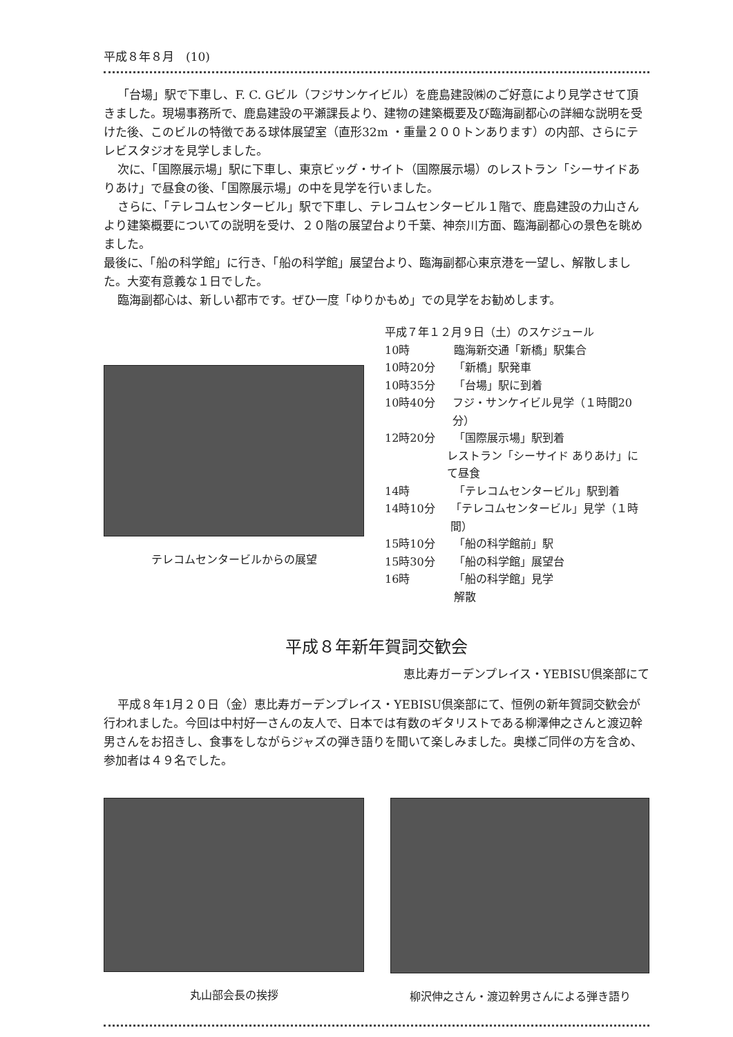平成８年８月　(10)
「台場」駅で下車し、F. C. Gビル（フジサンケイビル）を鹿島建設㈱のご好意により見学させて頂きました。現場事務所で、鹿島建設の平瀬課長より、建物の建築概要及び臨海副都心の詳細な説明を受けた後、このビルの特徴である球体展望室（直形32m ・重量２００トンあります）の内部、さらにテレビスタジオを見学しました。
次に、「国際展示場」駅に下車し、東京ビッグ・サイト（国際展示場）のレストラン「シーサイドありあけ」で昼食の後、「国際展示場」の中を見学を行いました。
さらに、「テレコムセンタービル」駅で下車し、テレコムセンタービル１階で、鹿島建設の力山さんより建築概要についての説明を受け、２０階の展望台より千葉、神奈川方面、臨海副都心の景色を眺めました。
最後に、「船の科学館」に行き、「船の科学館」展望台より、臨海副都心東京港を一望し、解散しました。大変有意義な１日でした。
臨海副都心は、新しい都市です。ぜひ一度「ゆりかもめ」での見学をお勧めします。
テレコムセンタービルからの展望
平成７年１２月９日（土）のスケジュール
10時 臨海新交通「新橋」駅集合
10時20分 「新橋」駅発車
10時35分 「台場」駅に到着
10時40分 フジ・サンケイビル見学（１時間20分）
12時20分 「国際展示場」駅到着
レストラン「シーサイド ありあけ」にて昼食
14時 「テレコムセンタービル」駅到着
14時10分 「テレコムセンタービル」見学（１時間）
15時10分 「船の科学館前」駅
15時30分 「船の科学館」展望台
16時 「船の科学館」見学
解散
平成８年新年賀詞交歓会
恵比寿ガーデンプレイス・YEBISU倶楽部にて
平成８年1月２０日（金）恵比寿ガーデンプレイス・YEBISU倶楽部にて、恒例の新年賀詞交歓会が行われました。今回は中村好一さんの友人で、日本では有数のギタリストである柳澤伸之さんと渡辺幹男さんをお招きし、食事をしながらジャズの弾き語りを聞いて楽しみました。奥様ご同伴の方を含め、参加者は４９名でした。
丸山部会長の挨拶 柳沢伸之さん・渡辺幹男さんによる弾き語り